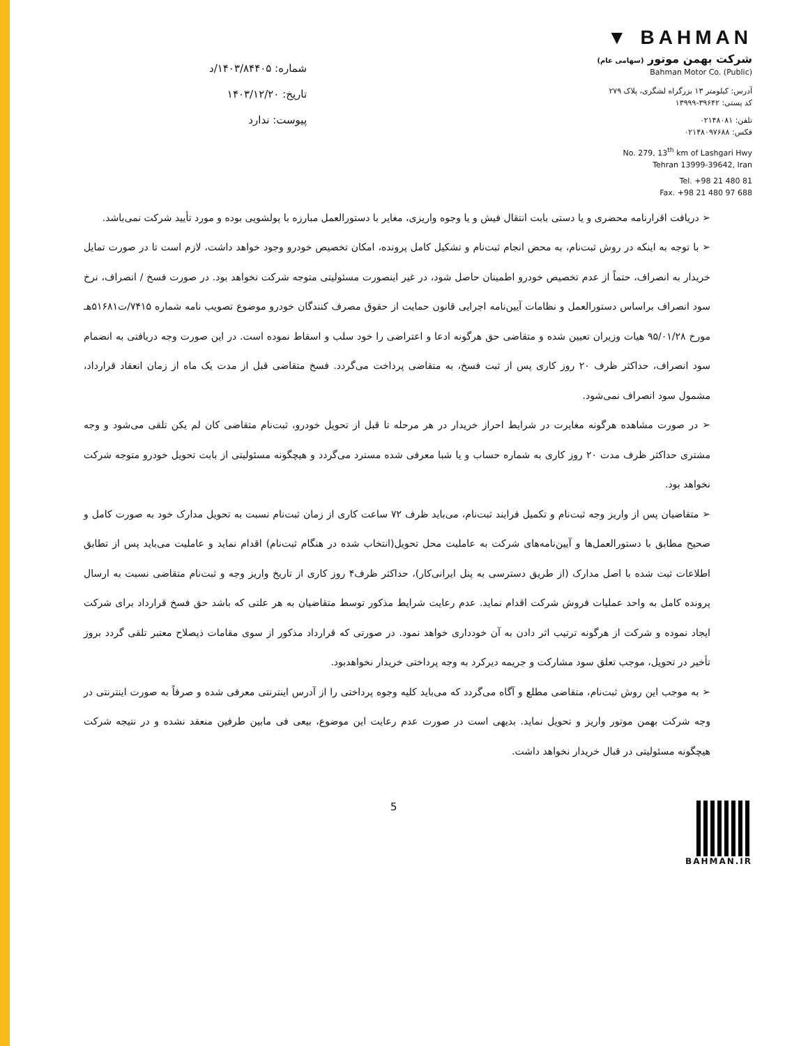شماره: ۱۴۰۳/۸۴۴۰۵/د
تاریخ: ۱۴۰۳/۱۲/۲۰
پیوست: ندارد
▼ BAHMAN
شرکت بهمن موتور (سهامی عام)
Bahman Motor Co. (Public)
آدرس: کیلومتر ۱۳ بزرگراه لشگری، پلاک ۲۷۹
کد پستی: ۳۹۶۴۲-۱۳۹۹۹
تلفن: ۰۲۱۴۸۰۸۱
فکس: ۰۲۱۴۸۰۹۷۶۸۸
No. 279, 13<sup>th</sup> km of Lashgari Hwy
Tehran 13999-39642, Iran
Tel. +98 21 480 81
Fax. +98 21 480 97 688
➢ دریافت اقرارنامه محضری و یا دستی بابت انتقال فیش و یا وجوه واریزی، مغایر با دستورالعمل مبارزه با پولشویی بوده و مورد تأیید شرکت نمی‌باشد.
➢ با توجه به اینکه در روش ثبت‌نام، به محض انجام ثبت‌نام و تشکیل کامل پرونده، امکان تخصیص خودرو وجود خواهد داشت، لازم است تا در صورت تمایل خریدار به انصراف، حتماً از عدم تخصیص خودرو اطمینان حاصل شود، در غیر اینصورت مسئولیتی متوجه شرکت نخواهد بود. در صورت فسخ / انصراف، نرخ سود انصراف براساس دستورالعمل و نظامات آیین‌نامه اجرایی قانون حمایت از حقوق مصرف کنندگان خودرو موضوع تصویب نامه شماره ۷۴۱۵/ت۵۱۶۸۱هـ مورخ ۹۵/۰۱/۲۸ هیات وزیران تعیین شده و متقاضی حق هرگونه ادعا و اعتراضی را خود سلب و اسقاط نموده است. در این صورت وجه دریافتی به انضمام سود انصراف، حداکثر ظرف ۲۰ روز کاری پس از ثبت فسخ، به متقاضی پرداخت می‌گردد. فسخ متقاضی قبل از مدت یک ماه از زمان انعقاد قرارداد، مشمول سود انصراف نمی‌شود.
➢ در صورت مشاهده هرگونه مغایرت در شرایط احراز خریدار در هر مرحله تا قبل از تحویل خودرو، ثبت‌نام متقاضی کان لم یکن تلقی می‌شود و وجه مشتری حداکثر ظرف مدت ۲۰ روز کاری به شماره حساب و یا شبا معرفی شده مسترد می‌گردد و هیچگونه مسئولیتی از بابت تحویل خودرو متوجه شرکت نخواهد بود.
➢ متقاضیان پس از واریز وجه ثبت‌نام و تکمیل فرایند ثبت‌نام، می‌باید ظرف ۷۲ ساعت کاری از زمان ثبت‌نام نسبت به تحویل مدارک خود به صورت کامل و صحیح مطابق با دستورالعمل‌ها و آیین‌نامه‌های شرکت به عاملیت محل تحویل(انتخاب شده در هنگام ثبت‌نام) اقدام نماید و عاملیت می‌باید پس از تطابق اطلاعات ثبت شده با اصل مدارک (از طریق دسترسی به پنل ایرانی‌کار)، حداکثر ظرف۴ روز کاری از تاریخ واریز وجه و ثبت‌نام متقاضی نسبت به ارسال پرونده کامل به واحد عملیات فروش شرکت اقدام نماید. عدم رعایت شرایط مذکور توسط متقاضیان به هر علتی که باشد حق فسخ قرارداد برای شرکت ایجاد نموده و شرکت از هرگونه ترتیب اثر دادن به آن خودداری خواهد نمود. در صورتی که قرارداد مذکور از سوی مقامات ذیصلاح معتبر تلقی گردد بروز تأخیر در تحویل، موجب تعلق سود مشارکت و جریمه دیرکرد به وجه پرداختی خریدار نخواهدبود.
➢ به موجب این روش ثبت‌نام، متقاضی مطلع و آگاه می‌گردد که می‌باید کلیه وجوه پرداختی را از آدرس اینترنتی معرفی شده و صرفاً به صورت اینترنتی در وجه شرکت بهمن موتور واریز و تحویل نماید. بدیهی است در صورت عدم رعایت این موضوع، بیعی فی مابین طرفین منعقد نشده و در نتیجه شرکت هیچگونه مسئولیتی در قبال خریدار نخواهد داشت.
5
BAHMAN.IR